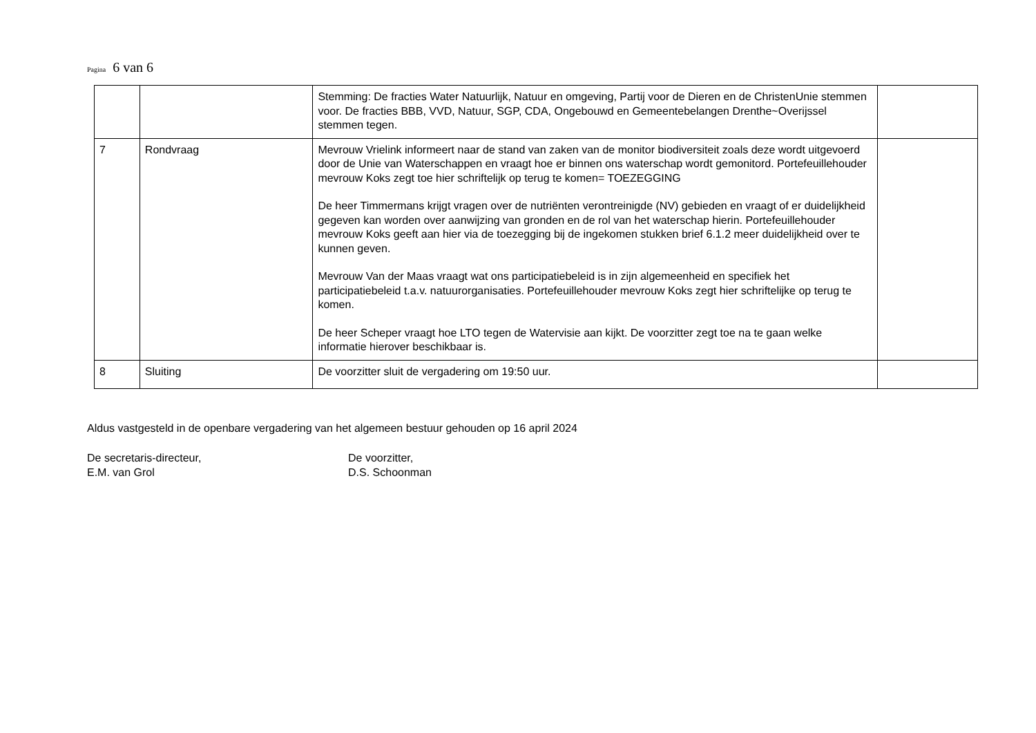Pagina 6 van 6
| | | Stemming: De fracties Water Natuurlijk, Natuur en omgeving, Partij voor de Dieren en de ChristenUnie stemmen voor. De fracties BBB, VVD, Natuur, SGP, CDA, Ongebouwd en Gemeentebelangen Drenthe~Overijssel stemmen tegen. | |
| 7 | Rondvraag | Mevrouw Vrielink informeert naar de stand van zaken van de monitor biodiversiteit zoals deze wordt uitgevoerd door de Unie van Waterschappen en vraagt hoe er binnen ons waterschap wordt gemonitord. Portefeuillehouder mevrouw Koks zegt toe hier schriftelijk op terug te komen= TOEZEGGING De heer Timmermans krijgt vragen over de nutriënten verontreinigde (NV) gebieden en vraagt of er duidelijkheid gegeven kan worden over aanwijzing van gronden en de rol van het waterschap hierin. Portefeuillehouder mevrouw Koks geeft aan hier via de toezegging bij de ingekomen stukken brief 6.1.2 meer duidelijkheid over te kunnen geven. Mevrouw Van der Maas vraagt wat ons participatiebeleid is in zijn algemeenheid en specifiek het participatiebeleid t.a.v. natuurorganisaties. Portefeuillehouder mevrouw Koks zegt hier schriftelijke op terug te komen. De heer Scheper vraagt hoe LTO tegen de Watervisie aan kijkt. De voorzitter zegt toe na te gaan welke informatie hierover beschikbaar is. | |
| 8 | Sluiting | De voorzitter sluit de vergadering om 19:50 uur. | |
Aldus vastgesteld in de openbare vergadering van het algemeen bestuur gehouden op 16 april 2024
De secretaris-directeur,
E.M. van Grol
De voorzitter,
D.S. Schoonman